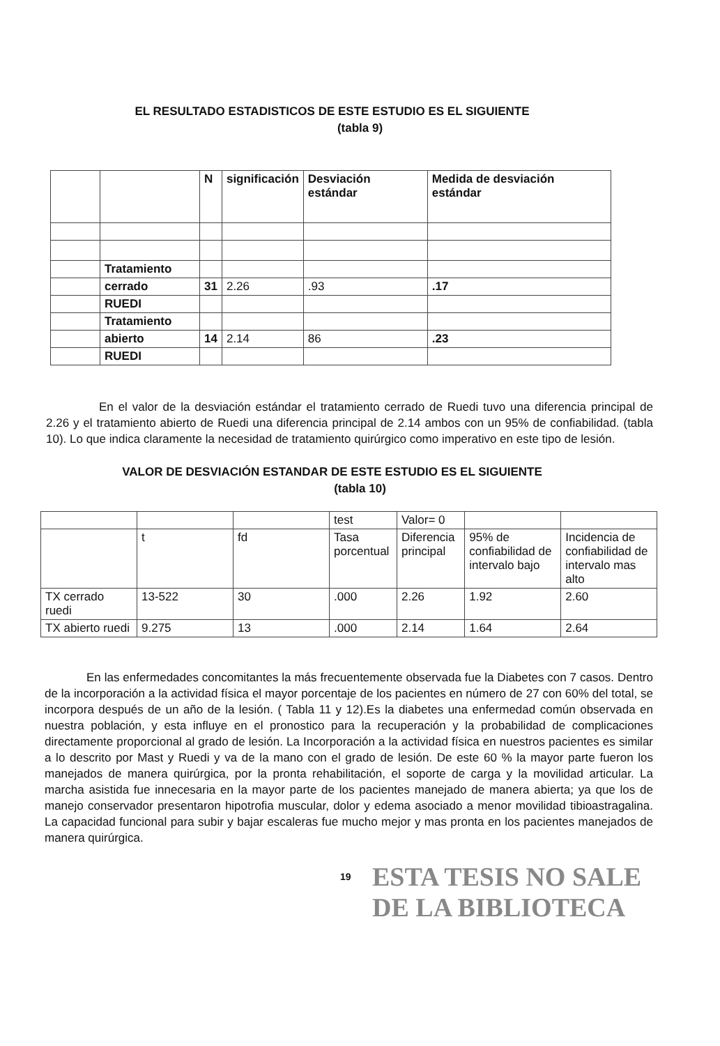EL RESULTADO ESTADISTICOS DE ESTE ESTUDIO ES EL SIGUIENTE
(tabla 9)
| | | N | significación | Desviación estándar | Medida de desviación estándar |
| --- | --- | --- | --- | --- | --- |
| | Tratamiento | | | | |
| | cerrado | 31 | 2.26 | .93 | .17 |
| | RUEDI | | | | |
| | Tratamiento | | | | |
| | abierto | 14 | 2.14 | 86 | .23 |
| | RUEDI | | | | |
En el valor de la desviación estándar el tratamiento cerrado de Ruedi tuvo una diferencia principal de 2.26 y el tratamiento abierto de Ruedi una diferencia principal de 2.14 ambos con un 95% de confiabilidad. (tabla 10). Lo que indica claramente la necesidad de tratamiento quirúrgico como imperativo en este tipo de lesión.
VALOR DE DESVIACIÓN ESTANDAR DE ESTE ESTUDIO ES EL SIGUIENTE
(tabla 10)
| | | | test | Valor= 0 | | |
| | t | fd | Tasa porcentual | Diferencia principal | 95% de confiabilidad de intervalo bajo | Incidencia de confiabilidad de intervalo mas alto |
| TX cerrado ruedi | 13-522 | 30 | .000 | 2.26 | 1.92 | 2.60 |
| TX abierto ruedi | 9.275 | 13 | .000 | 2.14 | 1.64 | 2.64 |
En las enfermedades concomitantes la más frecuentemente observada fue la Diabetes con 7 casos. Dentro de la incorporación a la actividad física el mayor porcentaje de los pacientes en número de 27 con 60% del total, se incorpora después de un año de la lesión. ( Tabla 11 y 12).Es la diabetes una enfermedad común observada en nuestra población, y esta influye en el pronostico para la recuperación y la probabilidad de complicaciones directamente proporcional al grado de lesión. La Incorporación a la actividad física en nuestros pacientes es similar a lo descrito por Mast y Ruedi y va de la mano con el grado de lesión. De este 60 % la mayor parte fueron los manejados de manera quirúrgica, por la pronta rehabilitación, el soporte de carga y la movilidad articular. La marcha asistida fue innecesaria en la mayor parte de los pacientes manejado de manera abierta; ya que los de manejo conservador presentaron hipotrofia muscular, dolor y edema asociado a menor movilidad tibioastragalina. La capacidad funcional para subir y bajar escaleras fue mucho mejor y mas pronta en los pacientes manejados de manera quirúrgica.
19
ESTA TESIS NO SALE
DE LA BIBLIOTECA